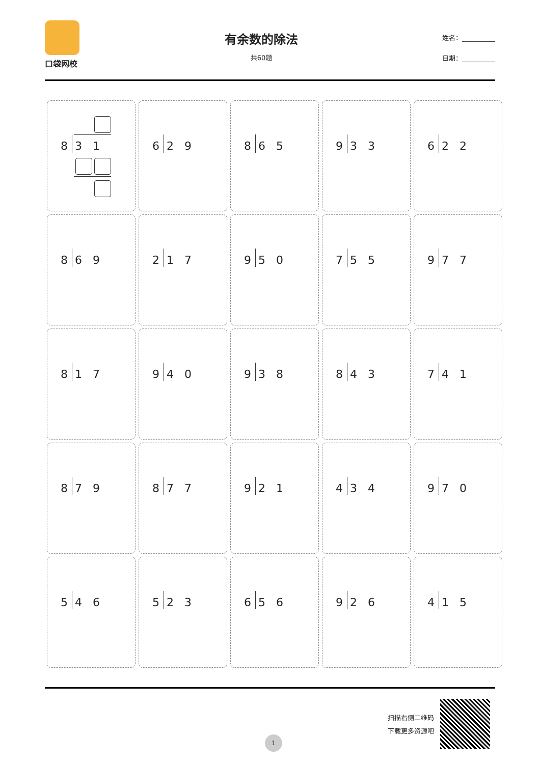口袋网校
有余数的除法
共60题
姓名：__________
日期：__________
8 3 1
6 2 9
8 6 5
9 3 3
6 2 2
8 6 9
2 1 7
9 5 0
7 5 5
9 7 7
8 1 7
9 4 0
9 3 8
8 4 3
7 4 1
8 7 9
8 7 7
9 2 1
4 3 4
9 7 0
5 4 6
5 2 3
6 5 6
9 2 6
4 1 5
扫描右侧二维码
下载更多资源吧
1